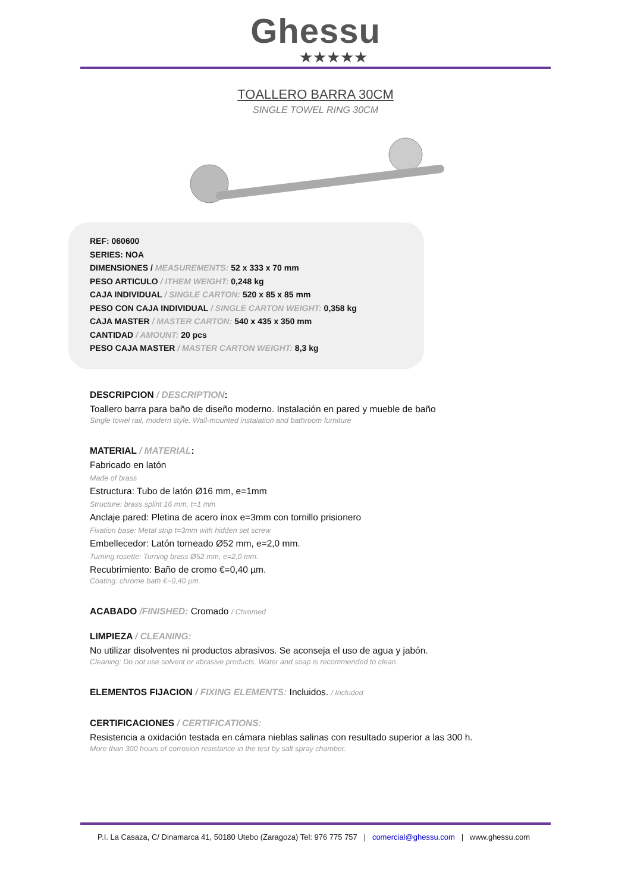Ghessu
★★★★★
TOALLERO BARRA 30CM
SINGLE TOWEL RING 30CM
REF: 060600
SERIES: NOA
DIMENSIONES / MEASUREMENTS: 52 x 333 x 70 mm
PESO ARTICULO / ITHEM WEIGHT: 0,248 kg
CAJA INDIVIDUAL / SINGLE CARTON: 520 x 85 x 85 mm
PESO CON CAJA INDIVIDUAL / SINGLE CARTON WEIGHT: 0,358 kg
CAJA MASTER / MASTER CARTON: 540 x 435 x 350 mm
CANTIDAD / AMOUNT: 20 pcs
PESO CAJA MASTER / MASTER CARTON WEIGHT: 8,3 kg
DESCRIPCION / DESCRIPTION:
Toallero barra para baño de diseño moderno. Instalación en pared y mueble de baño
Single towel rail, modern style. Wall-mounted instalation and bathroom furniture
MATERIAL / MATERIAL:
Fabricado en latón
Made of brass
Estructura: Tubo de latón Ø16 mm, e=1mm
Structure: brass splint 16 mm, t=1 mm
Anclaje pared: Pletina de acero inox e=3mm con tornillo prisionero
Fixation base: Metal strip t=3mm with hidden set screw
Embellecedor: Latón torneado Ø52 mm, e=2,0 mm.
Turning rosette: Turning brass Ø52 mm, e=2,0 mm.
Recubrimiento: Baño de cromo €=0,40 µm.
Coating: chrome bath €=0,40 µm.
ACABADO /FINISHED: Cromado / Chromed
LIMPIEZA / CLEANING:
No utilizar disolventes ni productos abrasivos. Se aconseja el uso de agua y jabón.
Cleaning: Do not use solvent or abrasive products. Water and soap is recommended to clean.
ELEMENTOS FIJACION / FIXING ELEMENTS: Incluidos. / Included
CERTIFICACIONES / CERTIFICATIONS:
Resistencia a oxidación testada en cámara nieblas salinas con resultado superior a las 300 h.
More than 300 hours of corrosion resistance in the test by salt spray chamber.
P.I. La Casaza, C/ Dinamarca 41, 50180 Utebo (Zaragoza) Tel: 976 775 757 | comercial@ghessu.com | www.ghessu.com